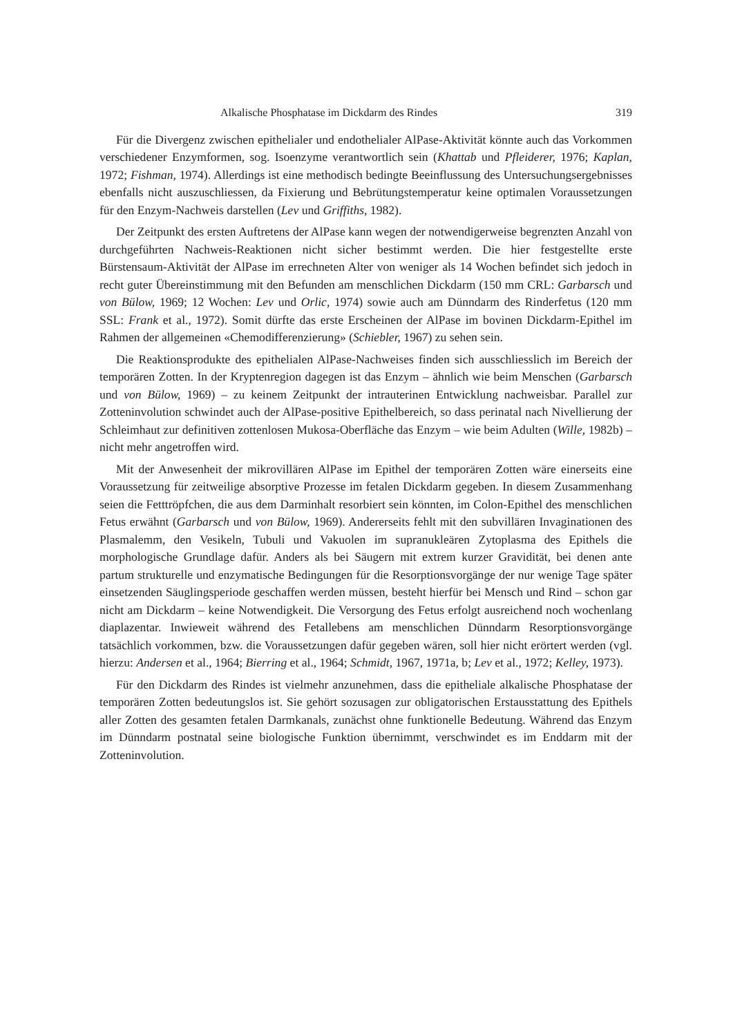Alkalische Phosphatase im Dickdarm des Rindes 319
Für die Divergenz zwischen epithelialer und endothelialer AlPase-Aktivität könnte auch das Vorkommen verschiedener Enzymformen, sog. Isoenzyme verantwortlich sein (Khattab und Pfleiderer, 1976; Kaplan, 1972; Fishman, 1974). Allerdings ist eine methodisch bedingte Beeinflussung des Untersuchungsergebnisses ebenfalls nicht auszuschliessen, da Fixierung und Bebrütungstemperatur keine optimalen Voraussetzungen für den Enzym-Nachweis darstellen (Lev und Griffiths, 1982).
Der Zeitpunkt des ersten Auftretens der AlPase kann wegen der notwendigerweise begrenzten Anzahl von durchgeführten Nachweis-Reaktionen nicht sicher bestimmt werden. Die hier festgestellte erste Bürstensaum-Aktivität der AlPase im errechneten Alter von weniger als 14 Wochen befindet sich jedoch in recht guter Übereinstimmung mit den Befunden am menschlichen Dickdarm (150 mm CRL: Garbarsch und von Bülow, 1969; 12 Wochen: Lev und Orlic, 1974) sowie auch am Dünndarm des Rinderfetus (120 mm SSL: Frank et al., 1972). Somit dürfte das erste Erscheinen der AlPase im bovinen Dickdarm-Epithel im Rahmen der allgemeinen «Chemodifferenzierung» (Schiebler, 1967) zu sehen sein.
Die Reaktionsprodukte des epithelialen AlPase-Nachweises finden sich ausschliesslich im Bereich der temporären Zotten. In der Kryptenregion dagegen ist das Enzym – ähnlich wie beim Menschen (Garbarsch und von Bülow, 1969) – zu keinem Zeitpunkt der intrauterinen Entwicklung nachweisbar. Parallel zur Zotteninvolution schwindet auch der AlPase-positive Epithelbereich, so dass perinatal nach Nivellierung der Schleimhaut zur definitiven zottenlosen Mukosa-Oberfläche das Enzym – wie beim Adulten (Wille, 1982b) – nicht mehr angetroffen wird.
Mit der Anwesenheit der mikrovillären AlPase im Epithel der temporären Zotten wäre einerseits eine Voraussetzung für zeitweilige absorptive Prozesse im fetalen Dickdarm gegeben. In diesem Zusammenhang seien die Fetttröpfchen, die aus dem Darminhalt resorbiert sein könnten, im Colon-Epithel des menschlichen Fetus erwähnt (Garbarsch und von Bülow, 1969). Andererseits fehlt mit den subvillären Invaginationen des Plasmalemm, den Vesikeln, Tubuli und Vakuolen im supranukleären Zytoplasma des Epithels die morphologische Grundlage dafür. Anders als bei Säugern mit extrem kurzer Gravidität, bei denen ante partum strukturelle und enzymatische Bedingungen für die Resorptionsvorgänge der nur wenige Tage später einsetzenden Säuglingsperiode geschaffen werden müssen, besteht hierfür bei Mensch und Rind – schon gar nicht am Dickdarm – keine Notwendigkeit. Die Versorgung des Fetus erfolgt ausreichend noch wochenlang diaplazentar. Inwieweit während des Fetallebens am menschlichen Dünndarm Resorptionsvorgänge tatsächlich vorkommen, bzw. die Voraussetzungen dafür gegeben wären, soll hier nicht erörtert werden (vgl. hierzu: Andersen et al., 1964; Bierring et al., 1964; Schmidt, 1967, 1971a, b; Lev et al., 1972; Kelley, 1973).
Für den Dickdarm des Rindes ist vielmehr anzunehmen, dass die epitheliale alkalische Phosphatase der temporären Zotten bedeutungslos ist. Sie gehört sozusagen zur obligatorischen Erstausstattung des Epithels aller Zotten des gesamten fetalen Darmkanals, zunächst ohne funktionelle Bedeutung. Während das Enzym im Dünndarm postnatal seine biologische Funktion übernimmt, verschwindet es im Enddarm mit der Zotteninvolution.